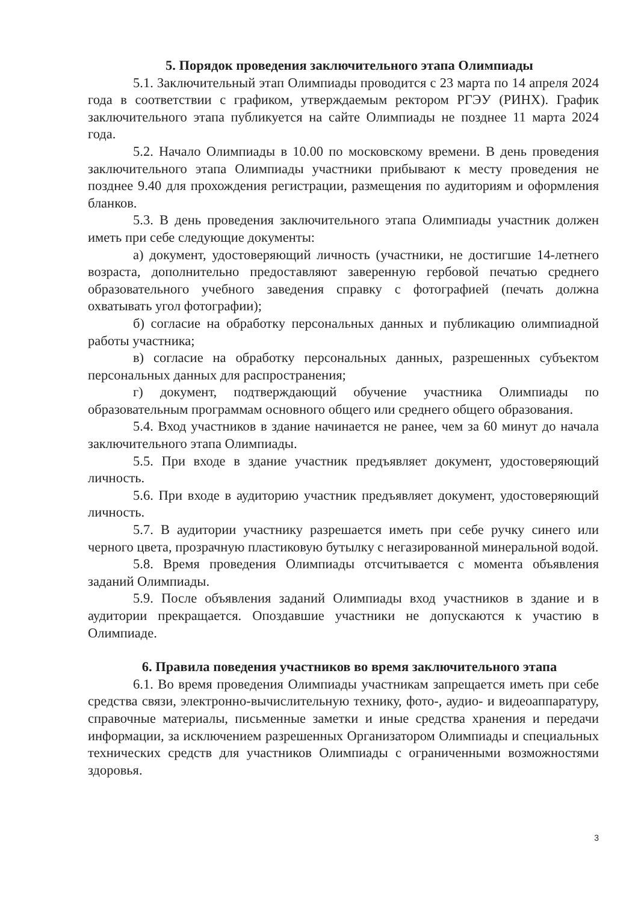5. Порядок проведения заключительного этапа Олимпиады
5.1. Заключительный этап Олимпиады проводится с 23 марта по 14 апреля 2024 года в соответствии с графиком, утверждаемым ректором РГЭУ (РИНХ). График заключительного этапа публикуется на сайте Олимпиады не позднее 11 марта 2024 года.
5.2. Начало Олимпиады в 10.00 по московскому времени. В день проведения заключительного этапа Олимпиады участники прибывают к месту проведения не позднее 9.40 для прохождения регистрации, размещения по аудиториям и оформления бланков.
5.3. В день проведения заключительного этапа Олимпиады участник должен иметь при себе следующие документы:
а) документ, удостоверяющий личность (участники, не достигшие 14-летнего возраста, дополнительно предоставляют заверенную гербовой печатью среднего образовательного учебного заведения справку с фотографией (печать должна охватывать угол фотографии);
б) согласие на обработку персональных данных и публикацию олимпиадной работы участника;
в) согласие на обработку персональных данных, разрешенных субъектом персональных данных для распространения;
г) документ, подтверждающий обучение участника Олимпиады по образовательным программам основного общего или среднего общего образования.
5.4. Вход участников в здание начинается не ранее, чем за 60 минут до начала заключительного этапа Олимпиады.
5.5. При входе в здание участник предъявляет документ, удостоверяющий личность.
5.6. При входе в аудиторию участник предъявляет документ, удостоверяющий личность.
5.7. В аудитории участнику разрешается иметь при себе ручку синего или черного цвета, прозрачную пластиковую бутылку с негазированной минеральной водой.
5.8. Время проведения Олимпиады отсчитывается с момента объявления заданий Олимпиады.
5.9. После объявления заданий Олимпиады вход участников в здание и в аудитории прекращается. Опоздавшие участники не допускаются к участию в Олимпиаде.
6. Правила поведения участников во время заключительного этапа
6.1. Во время проведения Олимпиады участникам запрещается иметь при себе средства связи, электронно-вычислительную технику, фото-, аудио- и видеоаппаратуру, справочные материалы, письменные заметки и иные средства хранения и передачи информации, за исключением разрешенных Организатором Олимпиады и специальных технических средств для участников Олимпиады с ограниченными возможностями здоровья.
3